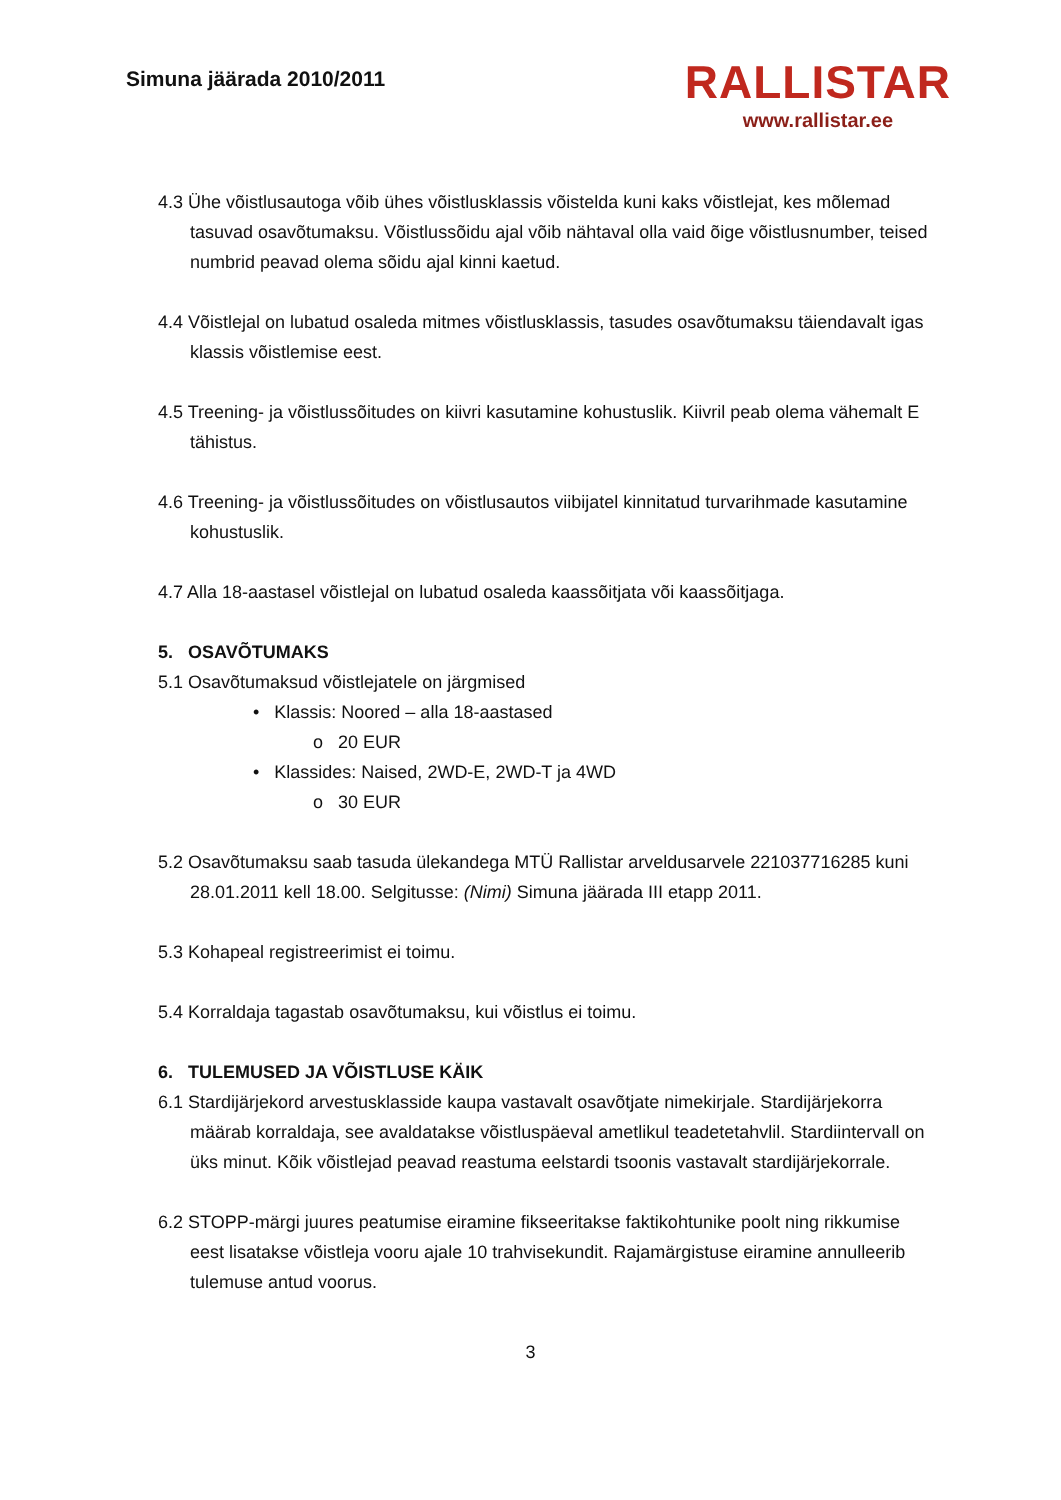Simuna jäärada 2010/2011
RALLISTAR
www.rallistar.ee
4.3 Ühe võistlusautoga võib ühes võistlusklassis võistelda kuni kaks võistlejat, kes mõlemad tasuvad osavõtumaksu. Võistlussõidu ajal võib nähtaval olla vaid õige võistlusnumber, teised numbrid peavad olema sõidu ajal kinni kaetud.
4.4 Võistlejal on lubatud osaleda mitmes võistlusklassis, tasudes osavõtumaksu täiendavalt igas klassis võistlemise eest.
4.5 Treening- ja võistlussõitudes on kiivri kasutamine kohustuslik. Kiivril peab olema vähemalt E tähistus.
4.6 Treening- ja võistlussõitudes on võistlusautos viibijatel kinnitatud turvarihmade kasutamine kohustuslik.
4.7 Alla 18-aastasel võistlejal on lubatud osaleda kaassõitjata või kaassõitjaga.
5. OSAVÕTUMAKS
5.1 Osavõtumaksud võistlejatele on järgmised
• Klassis: Noored – alla 18-aastased
o 20 EUR
• Klassides: Naised, 2WD-E, 2WD-T ja 4WD
o 30 EUR
5.2 Osavõtumaksu saab tasuda ülekandega MTÜ Rallistar arveldusarvele 221037716285 kuni 28.01.2011 kell 18.00. Selgitusse: (Nimi) Simuna jäärada III etapp 2011.
5.3 Kohapeal registreerimist ei toimu.
5.4 Korraldaja tagastab osavõtumaksu, kui võistlus ei toimu.
6. TULEMUSED JA VÕISTLUSE KÄIK
6.1 Stardijärjekord arvestusklasside kaupa vastavalt osavõtjate nimekirjale. Stardijärjekorra määrab korraldaja, see avaldatakse võistluspäeval ametlikul teadetetahvlil. Stardiintervall on üks minut. Kõik võistlejad peavad reastuma eelstardi tsoonis vastavalt stardijärjekorrale.
6.2 STOPP-märgi juures peatumise eiramine fikseeritakse faktikohtunike poolt ning rikkumise eest lisatakse võistleja vooru ajale 10 trahvisekundit. Rajamärgistuse eiramine annulleerib tulemuse antud voorus.
3